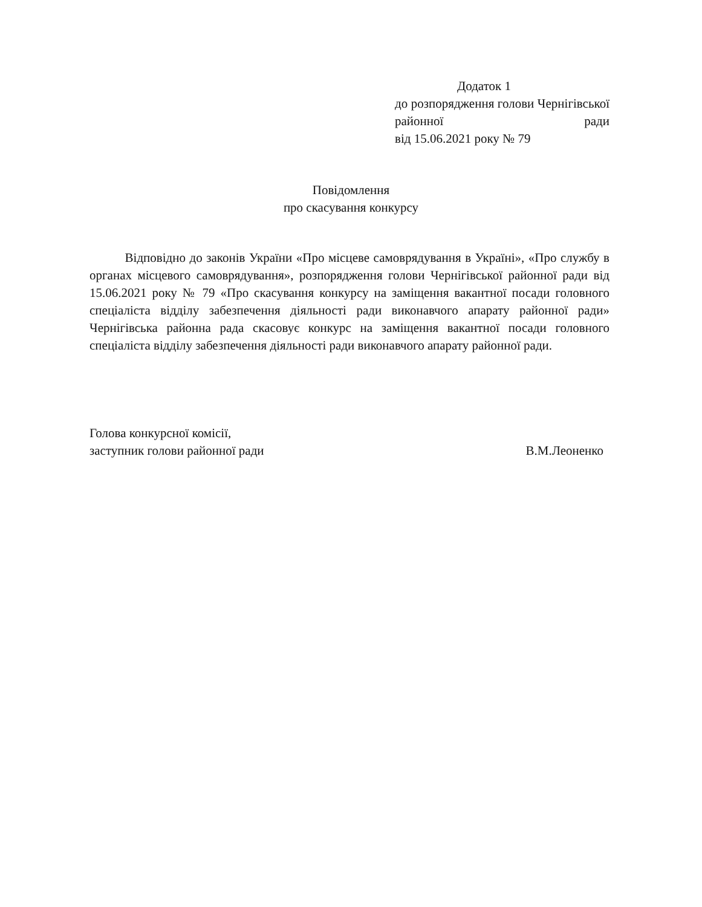Додаток 1
до розпорядження голови Чернігівської районної ради
від 15.06.2021 року № 79
Повідомлення
про скасування конкурсу
Відповідно до законів України «Про місцеве самоврядування в Україні», «Про службу в органах місцевого самоврядування», розпорядження голови Чернігівської районної ради від 15.06.2021 року № 79 «Про скасування конкурсу на заміщення вакантної посади головного спеціаліста відділу забезпечення діяльності ради виконавчого апарату районної ради» Чернігівська районна рада скасовує конкурс на заміщення вакантної посади головного спеціаліста відділу забезпечення діяльності ради виконавчого апарату районної ради.
Голова конкурсної комісії,
заступник голови районної ради
В.М.Леоненко